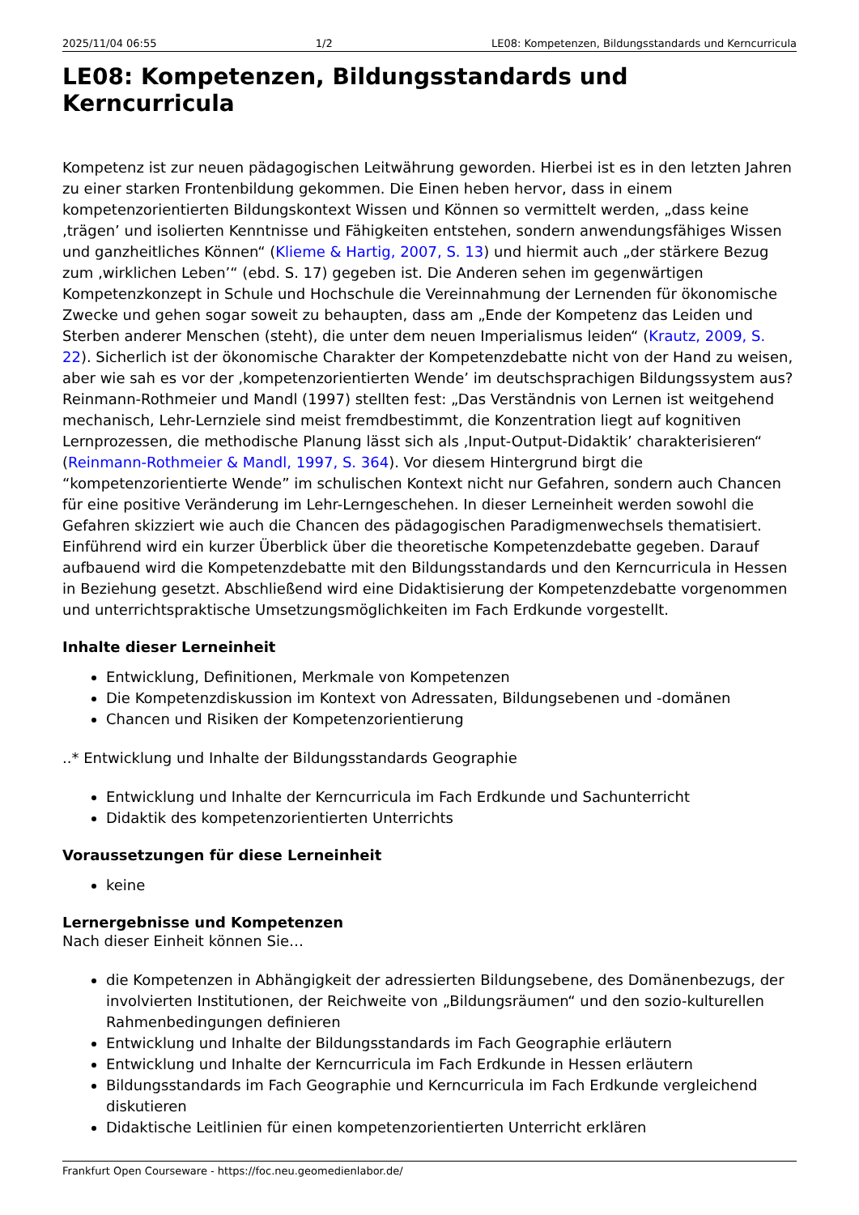2025/11/04 06:55 1/2 LE08: Kompetenzen, Bildungsstandards und Kerncurricula
LE08: Kompetenzen, Bildungsstandards und Kerncurricula
Kompetenz ist zur neuen pädagogischen Leitwährung geworden. Hierbei ist es in den letzten Jahren zu einer starken Frontenbildung gekommen. Die Einen heben hervor, dass in einem kompetenzorientierten Bildungskontext Wissen und Können so vermittelt werden, „dass keine ‚trägen’ und isolierten Kenntnisse und Fähigkeiten entstehen, sondern anwendungsfähiges Wissen und ganzheitliches Können“ (Klieme & Hartig, 2007, S. 13) und hiermit auch „der stärkere Bezug zum ‚wirklichen Leben’“ (ebd. S. 17) gegeben ist. Die Anderen sehen im gegenwärtigen Kompetenzkonzept in Schule und Hochschule die Vereinnahmung der Lernenden für ökonomische Zwecke und gehen sogar soweit zu behaupten, dass am „Ende der Kompetenz das Leiden und Sterben anderer Menschen (steht), die unter dem neuen Imperialismus leiden“ (Krautz, 2009, S. 22). Sicherlich ist der ökonomische Charakter der Kompetenzdebatte nicht von der Hand zu weisen, aber wie sah es vor der ‚kompetenzorientierten Wende’ im deutschsprachigen Bildungssystem aus? Reinmann-Rothmeier und Mandl (1997) stellten fest: „Das Verständnis von Lernen ist weitgehend mechanisch, Lehr-Lernziele sind meist fremdbestimmt, die Konzentration liegt auf kognitiven Lernprozessen, die methodische Planung lässt sich als ‚Input-Output-Didaktik’ charakterisieren“ (Reinmann-Rothmeier & Mandl, 1997, S. 364). Vor diesem Hintergrund birgt die “kompetenzorientierte Wende” im schulischen Kontext nicht nur Gefahren, sondern auch Chancen für eine positive Veränderung im Lehr-Lerngeschehen. In dieser Lerneinheit werden sowohl die Gefahren skizziert wie auch die Chancen des pädagogischen Paradigmenwechsels thematisiert. Einführend wird ein kurzer Überblick über die theoretische Kompetenzdebatte gegeben. Darauf aufbauend wird die Kompetenzdebatte mit den Bildungsstandards und den Kerncurricula in Hessen in Beziehung gesetzt. Abschließend wird eine Didaktisierung der Kompetenzdebatte vorgenommen und unterrichtspraktische Umsetzungsmöglichkeiten im Fach Erdkunde vorgestellt.
Inhalte dieser Lerneinheit
Entwicklung, Definitionen, Merkmale von Kompetenzen
Die Kompetenzdiskussion im Kontext von Adressaten, Bildungsebenen und -domänen
Chancen und Risiken der Kompetenzorientierung
..* Entwicklung und Inhalte der Bildungsstandards Geographie
Entwicklung und Inhalte der Kerncurricula im Fach Erdkunde und Sachunterricht
Didaktik des kompetenzorientierten Unterrichts
Voraussetzungen für diese Lerneinheit
keine
Lernergebnisse und Kompetenzen
Nach dieser Einheit können Sie…
die Kompetenzen in Abhängigkeit der adressierten Bildungsebene, des Domänenbezugs, der involvierten Institutionen, der Reichweite von „Bildungsräumen“ und den sozio-kulturellen Rahmenbedingungen definieren
Entwicklung und Inhalte der Bildungsstandards im Fach Geographie erläutern
Entwicklung und Inhalte der Kerncurricula im Fach Erdkunde in Hessen erläutern
Bildungsstandards im Fach Geographie und Kerncurricula im Fach Erdkunde vergleichend diskutieren
Didaktische Leitlinien für einen kompetenzorientierten Unterricht erklären
Frankfurt Open Courseware - https://foc.neu.geomedienlabor.de/